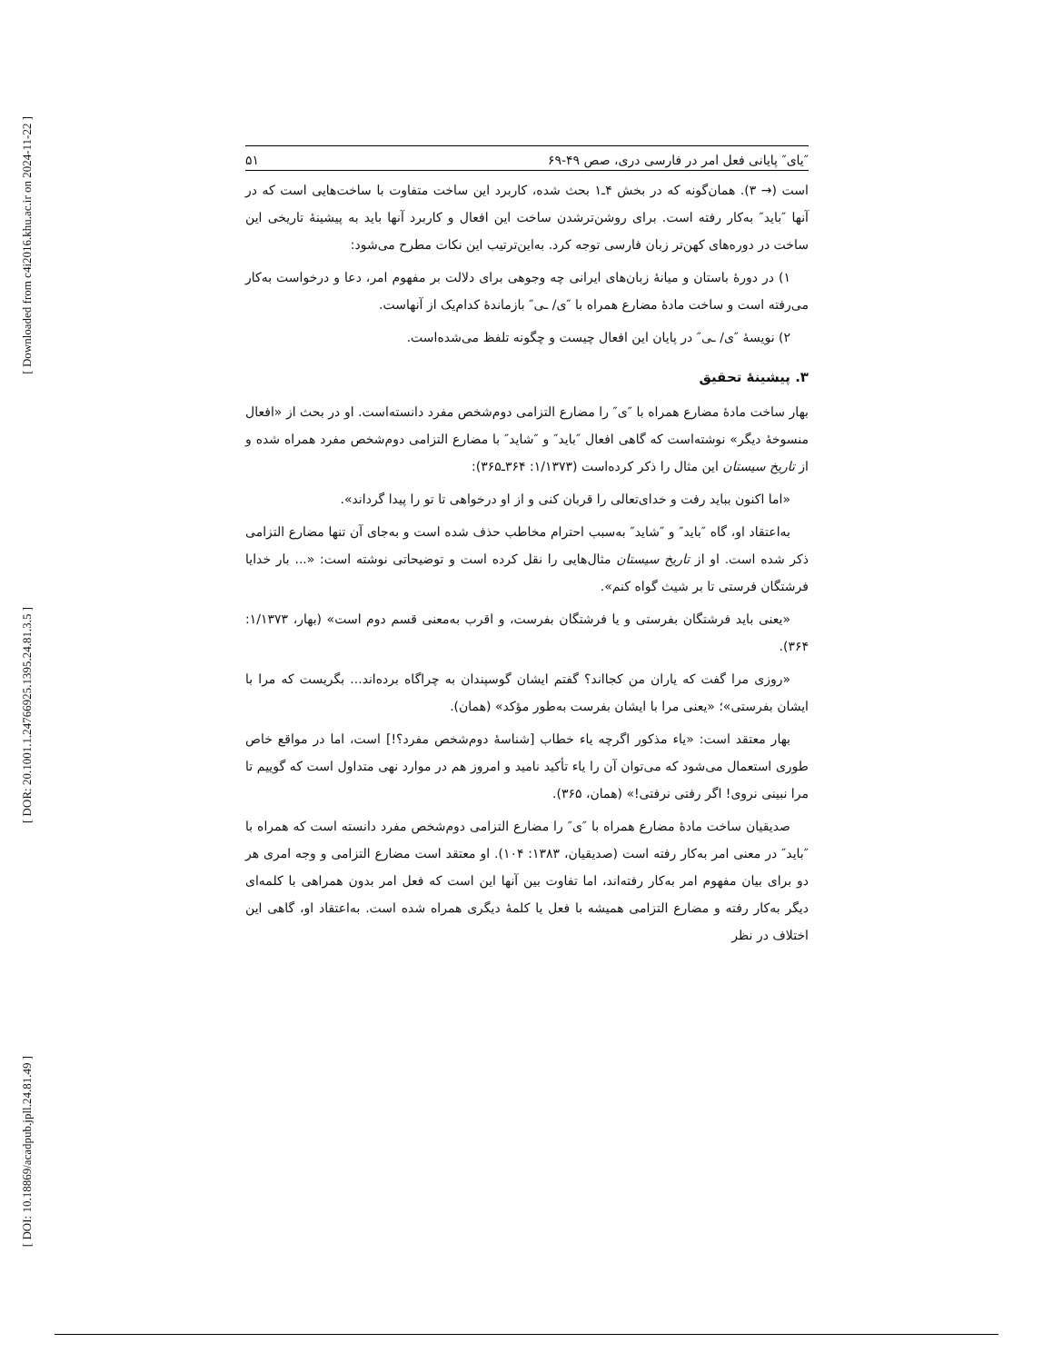[ Downloaded from c4i2016.khu.ac.ir on 2024-11-22 ]
[ DOR: 20.1001.1.24766925.1395.24.81.3.5 ]
[ DOI: 10.18869/acadpub.jpll.24.81.49 ]
″یای″ پایانی فعل امر در فارسی دری، صص ۴۹-۶۹ ۵۱
است (→ ۳). همان‌گونه که در بخش ۴ـ۱ بحث شده، کاربرد این ساخت متفاوت با ساخت‌هایی است که در آنها ″باید″ به‌کار رفته است. برای روشن‌ترشدن ساخت این افعال و کاربرد آنها باید به پیشینهٔ تاریخی این ساخت در دوره‌های کهن‌تر زبان فارسی توجه کرد. به‌این‌ترتیب این نکات مطرح می‌شود:
۱) در دورهٔ باستان و میانهٔ زبان‌های ایرانی چه وجوهی برای دلالت بر مفهوم امر، دعا و درخواست به‌کار می‌رفته است و ساخت مادهٔ مضارع همراه با ″ی/ ـی″ بازماندهٔ کدام‌یک از آنهاست.
۲) نویسهٔ ″ی/ ـی″ در پایان این افعال چیست و چگونه تلفظ می‌شده‌است.
۳. پیشینهٔ تحقیق
بهار ساخت مادهٔ مضارع همراه با ″ی″ را مضارع التزامی دوم‌شخص مفرد دانسته‌است. او در بحث از «افعال منسوخهٔ دیگر» نوشته‌است که گاهی افعال ″باید″ و ″شاید″ با مضارع التزامی دوم‌شخص مفرد همراه شده و از تاریخ سیستان این مثال را ذکر کرده‌است (۱/۱۳۷۳: ۳۶۴ـ۳۶۵):
«اما اکنون بباید رفت و خدای‌تعالی را قربان کنی و از او درخواهی تا تو را پیدا گرداند».
به‌اعتقاد او، گاه ″باید″ و ″شاید″ به‌سبب احترام مخاطب حذف شده است و به‌جای آن تنها مضارع التزامی ذکر شده است. او از تاریخ سیستان مثال‌هایی را نقل کرده است و توضیحاتی نوشته است: «... بار خدایا فرشتگان فرستی تا بر شیث گواه کنم».
«یعنی باید فرشتگان بفرستی و یا فرشتگان بفرست، و اقرب به‌معنی قسم دوم است» (بهار، ۱/۱۳۷۳: ۳۶۴).
«روزی مرا گفت که یاران من کجااند؟ گفتم ایشان گوسپندان به چراگاه برده‌اند... بگریست که مرا با ایشان بفرستی»؛ «یعنی مرا با ایشان بفرست به‌طور مؤکد» (همان).
بهار معتقد است: «یاء مذکور اگرچه یاء خطاب [شناسهٔ دوم‌شخص مفرد؟!] است، اما در مواقع خاص طوری استعمال می‌شود که می‌توان آن را یاء تأکید نامید و امروز هم در موارد نهی متداول است که گوییم تا مرا نبینی نروی! اگر رفتی نرفتی!» (همان، ۳۶۵).
صدیقیان ساخت مادهٔ مضارع همراه با ″ی″ را مضارع التزامی دوم‌شخص مفرد دانسته است که همراه با ″باید″ در معنی امر به‌کار رفته است (صدیقیان، ۱۳۸۳: ۱۰۴). او معتقد است مضارع التزامی و وجه امری هر دو برای بیان مفهوم امر به‌کار رفته‌اند، اما تفاوت بین آنها این است که فعل امر بدون همراهی با کلمه‌ای دیگر به‌کار رفته و مضارع التزامی همیشه با فعل یا کلمهٔ دیگری همراه شده است. به‌اعتقاد او، گاهی این اختلاف در نظر